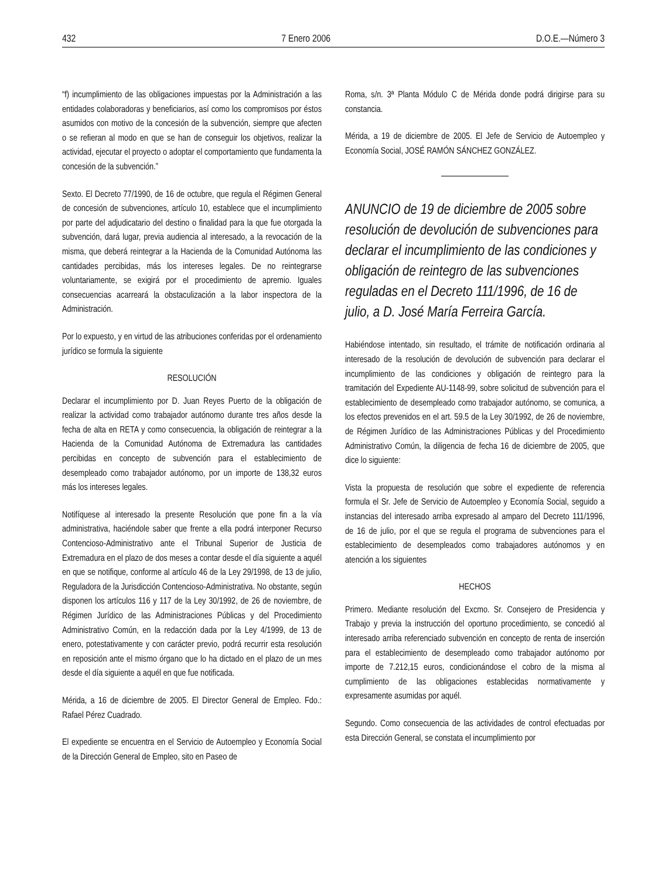432 7 Enero 2006 D.O.E.—Número 3
“f) incumplimiento de las obligaciones impuestas por la Administración a las entidades colaboradoras y beneficiarios, así como los compromisos por éstos asumidos con motivo de la concesión de la subvención, siempre que afecten o se refieran al modo en que se han de conseguir los objetivos, realizar la actividad, ejecutar el proyecto o adoptar el comportamiento que fundamenta la concesión de la subvención.”
Sexto. El Decreto 77/1990, de 16 de octubre, que regula el Régimen General de concesión de subvenciones, artículo 10, establece que el incumplimiento por parte del adjudicatario del destino o finalidad para la que fue otorgada la subvención, dará lugar, previa audiencia al interesado, a la revocación de la misma, que deberá reintegrar a la Hacienda de la Comunidad Autónoma las cantidades percibidas, más los intereses legales. De no reintegrarse voluntariamente, se exigirá por el procedimiento de apremio. Iguales consecuencias acarreará la obstaculización a la labor inspectora de la Administración.
Por lo expuesto, y en virtud de las atribuciones conferidas por el ordenamiento jurídico se formula la siguiente
RESOLUCIÓN
Declarar el incumplimiento por D. Juan Reyes Puerto de la obligación de realizar la actividad como trabajador autónomo durante tres años desde la fecha de alta en RETA y como consecuencia, la obligación de reintegrar a la Hacienda de la Comunidad Autónoma de Extremadura las cantidades percibidas en concepto de subvención para el establecimiento de desempleado como trabajador autónomo, por un importe de 138,32 euros más los intereses legales.
Notifíquese al interesado la presente Resolución que pone fin a la vía administrativa, haciéndole saber que frente a ella podrá interponer Recurso Contencioso-Administrativo ante el Tribunal Superior de Justicia de Extremadura en el plazo de dos meses a contar desde el día siguiente a aquél en que se notifique, conforme al artículo 46 de la Ley 29/1998, de 13 de julio, Reguladora de la Jurisdicción Contencioso-Administrativa. No obstante, según disponen los artículos 116 y 117 de la Ley 30/1992, de 26 de noviembre, de Régimen Jurídico de las Administraciones Públicas y del Procedimiento Administrativo Común, en la redacción dada por la Ley 4/1999, de 13 de enero, potestativamente y con carácter previo, podrá recurrir esta resolución en reposición ante el mismo órgano que lo ha dictado en el plazo de un mes desde el día siguiente a aquél en que fue notificada.
Mérida, a 16 de diciembre de 2005. El Director General de Empleo. Fdo.: Rafael Pérez Cuadrado.
El expediente se encuentra en el Servicio de Autoempleo y Economía Social de la Dirección General de Empleo, sito en Paseo de
Roma, s/n. 3ª Planta Módulo C de Mérida donde podrá dirigirse para su constancia.
Mérida, a 19 de diciembre de 2005. El Jefe de Servicio de Autoempleo y Economía Social, JOSÉ RAMÓN SÁNCHEZ GONZÁLEZ.
ANUNCIO de 19 de diciembre de 2005 sobre resolución de devolución de subvenciones para declarar el incumplimiento de las condiciones y obligación de reintegro de las subvenciones reguladas en el Decreto 111/1996, de 16 de julio, a D. José María Ferreira García.
Habiéndose intentado, sin resultado, el trámite de notificación ordinaria al interesado de la resolución de devolución de subvención para declarar el incumplimiento de las condiciones y obligación de reintegro para la tramitación del Expediente AU-1148-99, sobre solicitud de subvención para el establecimiento de desempleado como trabajador autónomo, se comunica, a los efectos prevenidos en el art. 59.5 de la Ley 30/1992, de 26 de noviembre, de Régimen Jurídico de las Administraciones Públicas y del Procedimiento Administrativo Común, la diligencia de fecha 16 de diciembre de 2005, que dice lo siguiente:
Vista la propuesta de resolución que sobre el expediente de referencia formula el Sr. Jefe de Servicio de Autoempleo y Economía Social, seguido a instancias del interesado arriba expresado al amparo del Decreto 111/1996, de 16 de julio, por el que se regula el programa de subvenciones para el establecimiento de desempleados como trabajadores autónomos y en atención a los siguientes
HECHOS
Primero. Mediante resolución del Excmo. Sr. Consejero de Presidencia y Trabajo y previa la instrucción del oportuno procedimiento, se concedió al interesado arriba referenciado subvención en concepto de renta de inserción para el establecimiento de desempleado como trabajador autónomo por importe de 7.212,15 euros, condicionándose el cobro de la misma al cumplimiento de las obligaciones establecidas normativamente y expresamente asumidas por aquél.
Segundo. Como consecuencia de las actividades de control efectuadas por esta Dirección General, se constata el incumplimiento por